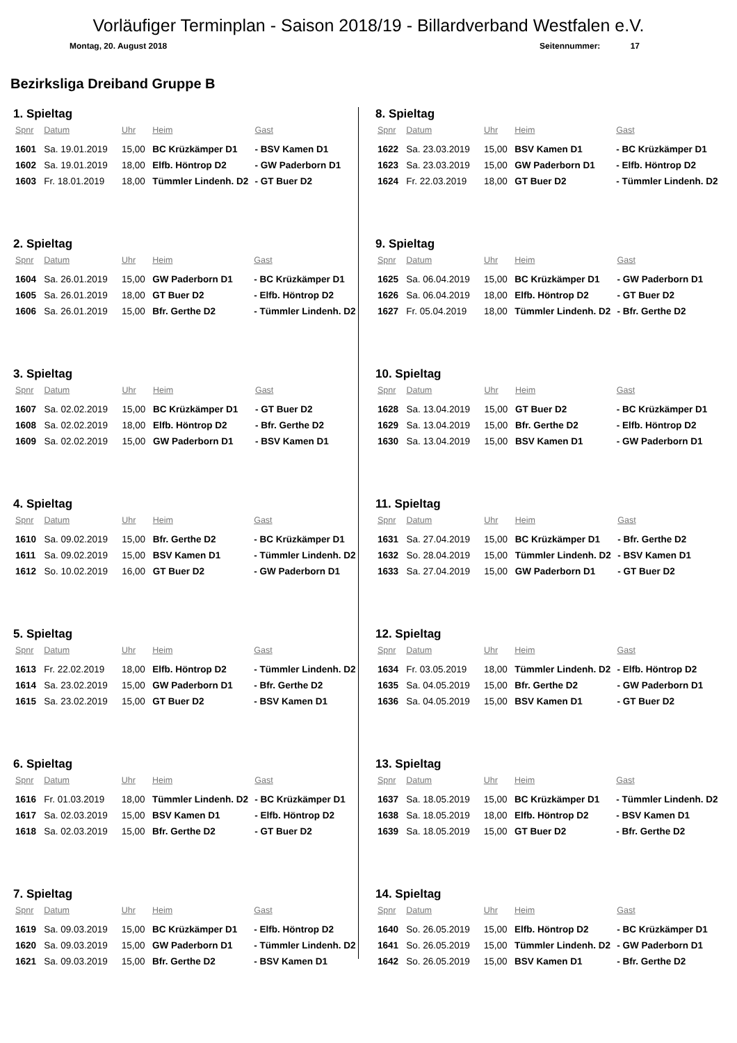Vorläufiger Terminplan - Saison 2018/19 - Billardverband Westfalen e.V.
Montag, 20. August 2018 Seitennummer: 17
Bezirksliga Dreiband Gruppe B
1. Spieltag
| Spnr | Datum | Uhr | Heim | Gast |
| --- | --- | --- | --- | --- |
| 1601 | Sa. 19.01.2019 | 15,00 | BC Krüzkämper D1 | - BSV Kamen D1 |
| 1602 | Sa. 19.01.2019 | 18,00 | Elfb. Höntrop D2 | - GW Paderborn D1 |
| 1603 | Fr. 18.01.2019 | 18,00 | Tümmler Lindenh. D2 | - GT Buer D2 |
2. Spieltag
| Spnr | Datum | Uhr | Heim | Gast |
| --- | --- | --- | --- | --- |
| 1604 | Sa. 26.01.2019 | 15,00 | GW Paderborn D1 | - BC Krüzkämper D1 |
| 1605 | Sa. 26.01.2019 | 18,00 | GT Buer D2 | - Elfb. Höntrop D2 |
| 1606 | Sa. 26.01.2019 | 15,00 | Bfr. Gerthe D2 | - Tümmler Lindenh. D2 |
3. Spieltag
| Spnr | Datum | Uhr | Heim | Gast |
| --- | --- | --- | --- | --- |
| 1607 | Sa. 02.02.2019 | 15,00 | BC Krüzkämper D1 | - GT Buer D2 |
| 1608 | Sa. 02.02.2019 | 18,00 | Elfb. Höntrop D2 | - Bfr. Gerthe D2 |
| 1609 | Sa. 02.02.2019 | 15,00 | GW Paderborn D1 | - BSV Kamen D1 |
4. Spieltag
| Spnr | Datum | Uhr | Heim | Gast |
| --- | --- | --- | --- | --- |
| 1610 | Sa. 09.02.2019 | 15,00 | Bfr. Gerthe D2 | - BC Krüzkämper D1 |
| 1611 | Sa. 09.02.2019 | 15,00 | BSV Kamen D1 | - Tümmler Lindenh. D2 |
| 1612 | So. 10.02.2019 | 16,00 | GT Buer D2 | - GW Paderborn D1 |
5. Spieltag
| Spnr | Datum | Uhr | Heim | Gast |
| --- | --- | --- | --- | --- |
| 1613 | Fr. 22.02.2019 | 18,00 | Elfb. Höntrop D2 | - Tümmler Lindenh. D2 |
| 1614 | Sa. 23.02.2019 | 15,00 | GW Paderborn D1 | - Bfr. Gerthe D2 |
| 1615 | Sa. 23.02.2019 | 15,00 | GT Buer D2 | - BSV Kamen D1 |
6. Spieltag
| Spnr | Datum | Uhr | Heim | Gast |
| --- | --- | --- | --- | --- |
| 1616 | Fr. 01.03.2019 | 18,00 | Tümmler Lindenh. D2 | - BC Krüzkämper D1 |
| 1617 | Sa. 02.03.2019 | 15,00 | BSV Kamen D1 | - Elfb. Höntrop D2 |
| 1618 | Sa. 02.03.2019 | 15,00 | Bfr. Gerthe D2 | - GT Buer D2 |
7. Spieltag
| Spnr | Datum | Uhr | Heim | Gast |
| --- | --- | --- | --- | --- |
| 1619 | Sa. 09.03.2019 | 15,00 | BC Krüzkämper D1 | - Elfb. Höntrop D2 |
| 1620 | Sa. 09.03.2019 | 15,00 | GW Paderborn D1 | - Tümmler Lindenh. D2 |
| 1621 | Sa. 09.03.2019 | 15,00 | Bfr. Gerthe D2 | - BSV Kamen D1 |
8. Spieltag
| Spnr | Datum | Uhr | Heim | Gast |
| --- | --- | --- | --- | --- |
| 1622 | Sa. 23.03.2019 | 15,00 | BSV Kamen D1 | - BC Krüzkämper D1 |
| 1623 | Sa. 23.03.2019 | 15,00 | GW Paderborn D1 | - Elfb. Höntrop D2 |
| 1624 | Fr. 22.03.2019 | 18,00 | GT Buer D2 | - Tümmler Lindenh. D2 |
9. Spieltag
| Spnr | Datum | Uhr | Heim | Gast |
| --- | --- | --- | --- | --- |
| 1625 | Sa. 06.04.2019 | 15,00 | BC Krüzkämper D1 | - GW Paderborn D1 |
| 1626 | Sa. 06.04.2019 | 18,00 | Elfb. Höntrop D2 | - GT Buer D2 |
| 1627 | Fr. 05.04.2019 | 18,00 | Tümmler Lindenh. D2 | - Bfr. Gerthe D2 |
10. Spieltag
| Spnr | Datum | Uhr | Heim | Gast |
| --- | --- | --- | --- | --- |
| 1628 | Sa. 13.04.2019 | 15,00 | GT Buer D2 | - BC Krüzkämper D1 |
| 1629 | Sa. 13.04.2019 | 15,00 | Bfr. Gerthe D2 | - Elfb. Höntrop D2 |
| 1630 | Sa. 13.04.2019 | 15,00 | BSV Kamen D1 | - GW Paderborn D1 |
11. Spieltag
| Spnr | Datum | Uhr | Heim | Gast |
| --- | --- | --- | --- | --- |
| 1631 | Sa. 27.04.2019 | 15,00 | BC Krüzkämper D1 | - Bfr. Gerthe D2 |
| 1632 | So. 28.04.2019 | 15,00 | Tümmler Lindenh. D2 | - BSV Kamen D1 |
| 1633 | Sa. 27.04.2019 | 15,00 | GW Paderborn D1 | - GT Buer D2 |
12. Spieltag
| Spnr | Datum | Uhr | Heim | Gast |
| --- | --- | --- | --- | --- |
| 1634 | Fr. 03.05.2019 | 18,00 | Tümmler Lindenh. D2 | - Elfb. Höntrop D2 |
| 1635 | Sa. 04.05.2019 | 15,00 | Bfr. Gerthe D2 | - GW Paderborn D1 |
| 1636 | Sa. 04.05.2019 | 15,00 | BSV Kamen D1 | - GT Buer D2 |
13. Spieltag
| Spnr | Datum | Uhr | Heim | Gast |
| --- | --- | --- | --- | --- |
| 1637 | Sa. 18.05.2019 | 15,00 | BC Krüzkämper D1 | - Tümmler Lindenh. D2 |
| 1638 | Sa. 18.05.2019 | 18,00 | Elfb. Höntrop D2 | - BSV Kamen D1 |
| 1639 | Sa. 18.05.2019 | 15,00 | GT Buer D2 | - Bfr. Gerthe D2 |
14. Spieltag
| Spnr | Datum | Uhr | Heim | Gast |
| --- | --- | --- | --- | --- |
| 1640 | So. 26.05.2019 | 15,00 | Elfb. Höntrop D2 | - BC Krüzkämper D1 |
| 1641 | So. 26.05.2019 | 15,00 | Tümmler Lindenh. D2 | - GW Paderborn D1 |
| 1642 | So. 26.05.2019 | 15,00 | BSV Kamen D1 | - Bfr. Gerthe D2 |